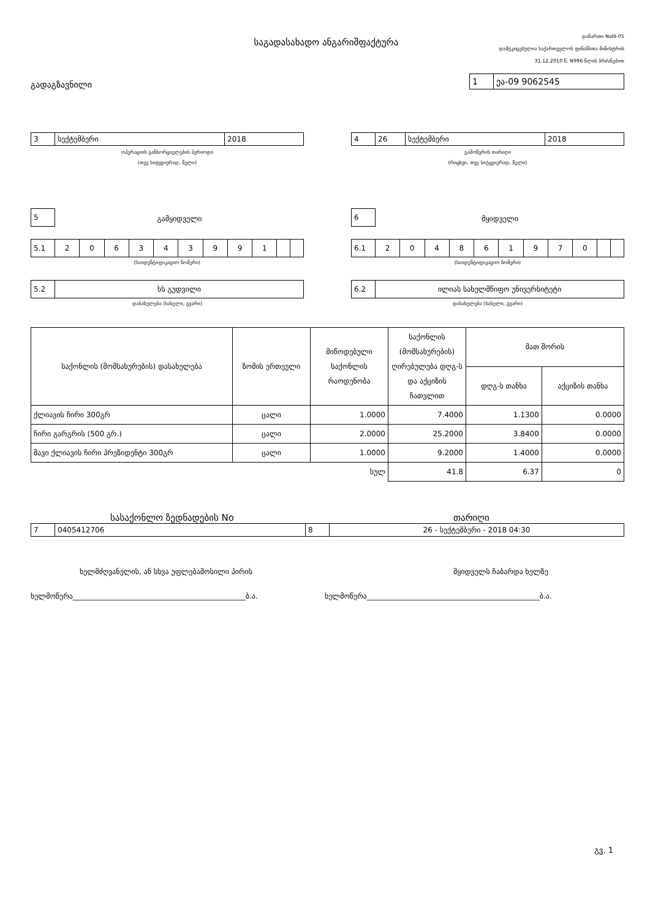საგადასახადო ანგარიშფაქტურა
დანართი NoIII-05
დამტკიცებულია საქართველოს ფინანსთა მინისტრის
31.12.2010 წ. N996 წლის ბრძანებით
გადაგზავნილი
| 1 | ეა-09 9062545 |
| 3 | სექტემბერი | 2018 |
ოპერაციის განხორციელების პერიოდი
(თვე სიტყვიერად, წელი)
| 4 | 26 | სექტემბერი | 2018 |
გამოწერის თარიღი
(რიცხვი, თვე სიტყვიერად, წელი)
| 5 |
გამყიდველი
| 5.1 | 2 | 0 | 6 | 3 | 4 | 3 | 9 | 9 | 1 | | |
(საიდენტიფიკაციო ნომერი)
| 5.2 | სს გუდვილი |
დასახელება (სახელი, გვარი)
| 6 |
მყიდველი
| 6.1 | 2 | 0 | 4 | 8 | 6 | 1 | 9 | 7 | 0 | | |
(საიდენტიფიკაციო ნომერი)
| 6.2 | ილიას სახელმწიფო უნივერსიტეტი |
დასახელება (სახელი, გვარი)
| საქონლის (მომსახურების) დასახელება | ზომის ერთეული | მიწოდებული საქონლის რაოდენობა | საქონლის (მომსახურების) ღირებულება დღგ-ს და აქციზის ჩათვლით | მათ შორის | |
| --- | --- | --- | --- | --- | --- |
| | | | | დღგ-ს თანხა | აქციზის თანხა |
| ქლიავის ჩირი 300გრ | ცალი | 1.0000 | 7.4000 | 1.1300 | 0.0000 |
| ჩირი გარგრის (500 გრ.) | ცალი | 2.0000 | 25.2000 | 3.8400 | 0.0000 |
| შავი ქლიავის ჩირი პრეზიდენტი 300გრ | ცალი | 1.0000 | 9.2000 | 1.4000 | 0.0000 |
| | | სულ | 41.8 | 6.37 | 0 |
სასაქონლო ზედნადების No თარიღი
| 7 | 0405412706 | 8 | 26 - სექტემბერი - 2018 04:30 |
ხელმძღვანელის, ან სხვა უფლებამოსილი პირის მყიდველს ჩაბარდა ხელზე
ხელმოწერა_______________________________________________ბ.ა. ხელმოწერა_______________________________________________ბ.ა.
გვ. 1